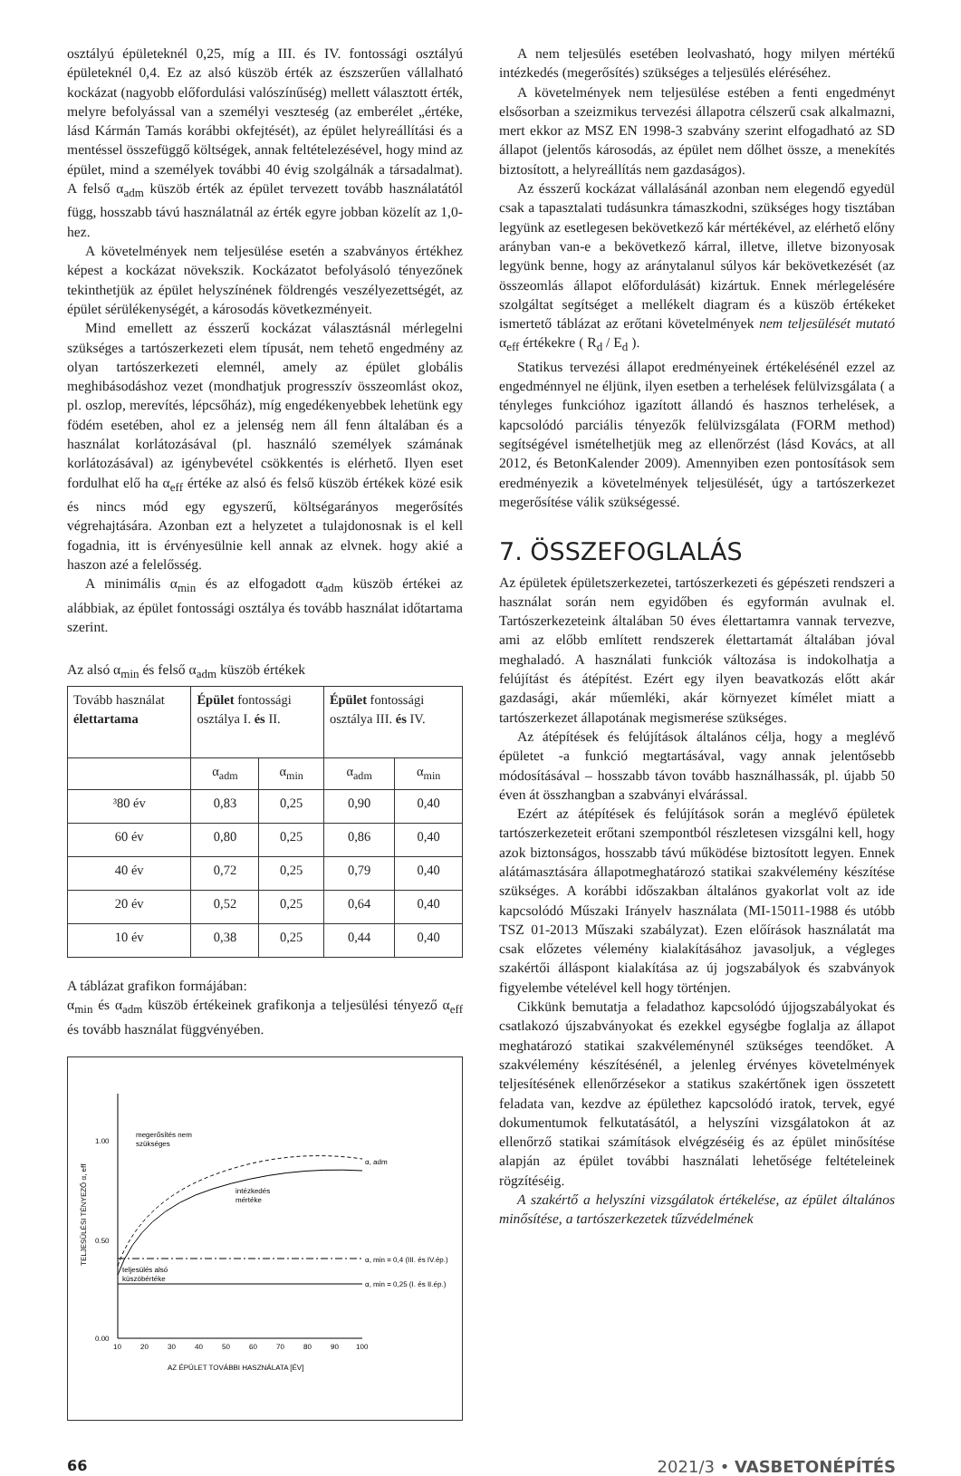osztályú épületeknél 0,25, míg a III. és IV. fontossági osztályú épületeknél 0,4. Ez az alsó küszöb érték az észszerűen vállalható kockázat (nagyobb előfordulási valószínűség) mellett választott érték, melyre befolyással van a személyi veszteség (az emberélet „értéke, lásd Kármán Tamás korábbi okfejtését), az épület helyreállítási és a mentéssel összefüggő költségek, annak feltételezésével, hogy mind az épület, mind a személyek további 40 évig szolgálnák a társadalmat). A felső α<sub>adm</sub> küszöb érték az épület tervezett tovább használatától függ, hosszabb távú használatnál az érték egyre jobban közelít az 1,0-hez.
A követelmények nem teljesülése esetén a szabványos értékhez képest a kockázat növekszik. Kockázatot befolyásoló tényezőnek tekinthetjük az épület helyszínének földrengés veszélyezettségét, az épület sérülékenységét, a károsodás következményeit.
Mind emellett az ésszerű kockázat választásnál mérlegelni szükséges a tartószerkezeti elem típusát, nem tehető engedmény az olyan tartószerkezeti elemnél, amely az épület globális meghibásodáshoz vezet (mondhatjuk progresszív összeomlást okoz, pl. oszlop, merevítés, lépcsőház), míg engedékenyebbek lehetünk egy födém esetében, ahol ez a jelenség nem áll fenn általában és a használat korlátozásával (pl. használó személyek számának korlátozásával) az igénybevétel csökkentés is elérhető. Ilyen eset fordulhat elő ha α<sub>eff</sub> értéke az alsó és felső küszöb értékek közé esik és nincs mód egy egyszerű, költségarányos megerősítés végrehajtására. Azonban ezt a helyzetet a tulajdonosnak is el kell fogadnia, itt is érvényesülnie kell annak az elvnek. hogy akié a haszon azé a felelősség.
A minimális α<sub>min</sub> és az elfogadott α<sub>adm</sub> küszöb értékei az alábbiak, az épület fontossági osztálya és tovább használat időtartama szerint.
Az alsó α<sub>min</sub> és felső α<sub>adm</sub> küszöb értékek
| Tovább használat élettartama | Épület fontossági osztálya I. és II. | | Épület fontossági osztálya III. és IV. | |
| --- | --- | --- | --- | --- |
| | α<sub>adm</sub> | α<sub>min</sub> | α<sub>adm</sub> | α<sub>min</sub> |
| ³80 év | 0,83 | 0,25 | 0,90 | 0,40 |
| 60 év | 0,80 | 0,25 | 0,86 | 0,40 |
| 40 év | 0,72 | 0,25 | 0,79 | 0,40 |
| 20 év | 0,52 | 0,25 | 0,64 | 0,40 |
| 10 év | 0,38 | 0,25 | 0,44 | 0,40 |
A táblázat grafikon formájában:
α<sub>min</sub> és α<sub>adm</sub> küszöb értékeinek grafikonja a teljesülési tényező α<sub>eff</sub> és tovább használat függvényében.
1.00
0.50
0.00
10
20
30
40
50
60
70
80
90
100
AZ ÉPÜLET TOVÁBBI HASZNÁLATA [ÉV]
TELJESÜLÉSI TÉNYEZŐ α, eff
megerősítés nem
szükséges
intézkedés
mértéke
teljesülés alsó
küszöbértéke
α, adm
α, min = 0,4 (III. és IV.ép.)
α, min = 0,25 (I. és II.ép.)
A nem teljesülés esetében leolvasható, hogy milyen mértékű intézkedés (megerősítés) szükséges a teljesülés eléréséhez.
A követelmények nem teljesülése estében a fenti engedményt elsősorban a szeizmikus tervezési állapotra célszerű csak alkalmazni, mert ekkor az MSZ EN 1998-3 szabvány szerint elfogadható az SD állapot (jelentős károsodás, az épület nem dőlhet össze, a menekítés biztosított, a helyreállítás nem gazdaságos).
Az ésszerű kockázat vállalásánál azonban nem elegendő egyedül csak a tapasztalati tudásunkra támaszkodni, szükséges hogy tisztában legyünk az esetlegesen bekövetkező kár mértékével, az elérhető előny arányban van-e a bekövetkező kárral, illetve, illetve bizonyosak legyünk benne, hogy az aránytalanul súlyos kár bekövetkezését (az összeomlás állapot előfordulását) kizártuk. Ennek mérlegelésére szolgáltat segítséget a mellékelt diagram és a küszöb értékeket ismertető táblázat az erőtani követelmények nem teljesülését mutató α<sub>eff</sub> értékekre ( R<sub>d</sub> / E<sub>d</sub> ).
Statikus tervezési állapot eredményeinek értékelésénél ezzel az engedménnyel ne éljünk, ilyen esetben a terhelések felülvizsgálata ( a tényleges funkcióhoz igazított állandó és hasznos terhelések, a kapcsolódó parciális tényezők felülvizsgálata (FORM method) segítségével ismételhetjük meg az ellenőrzést (lásd Kovács, at all 2012, és BetonKalender 2009). Amennyiben ezen pontosítások sem eredményezik a követelmények teljesülését, úgy a tartószerkezet megerősítése válik szükségessé.
7. ÖSSZEFOGLALÁS
Az épületek épületszerkezetei, tartószerkezeti és gépészeti rendszeri a használat során nem egyidőben és egyformán avulnak el. Tartószerkezeteink általában 50 éves élettartamra vannak tervezve, ami az előbb említett rendszerek élettartamát általában jóval meghaladó. A használati funkciók változása is indokolhatja a felújítást és átépítést. Ezért egy ilyen beavatkozás előtt akár gazdasági, akár műemléki, akár környezet kímélet miatt a tartószerkezet állapotának megismerése szükséges.
Az átépítések és felújítások általános célja, hogy a meglévő épületet -a funkció megtartásával, vagy annak jelentősebb módosításával – hosszabb távon tovább használhassák, pl. újabb 50 éven át összhangban a szabványi elvárással.
Ezért az átépítések és felújítások során a meglévő épületek tartószerkezeteit erőtani szempontból részletesen vizsgálni kell, hogy azok biztonságos, hosszabb távú működése biztosított legyen. Ennek alátámasztására állapotmeghatározó statikai szakvélemény készítése szükséges. A korábbi időszakban általános gyakorlat volt az ide kapcsolódó Műszaki Irányelv használata (MI-15011-1988 és utóbb TSZ 01-2013 Műszaki szabályzat). Ezen előírások használatát ma csak előzetes vélemény kialakításához javasoljuk, a végleges szakértői álláspont kialakítása az új jogszabályok és szabványok figyelembe vételével kell hogy történjen.
Cikkünk bemutatja a feladathoz kapcsolódó újjogszabályokat és csatlakozó újszabványokat és ezekkel egységbe foglalja az állapot meghatározó statikai szakvéleménynél szükséges teendőket. A szakvélemény készítésénél, a jelenleg érvényes követelmények teljesítésének ellenőrzésekor a statikus szakértőnek igen összetett feladata van, kezdve az épülethez kapcsolódó iratok, tervek, egyé dokumentumok felkutatásától, a helyszíni vizsgálatokon át az ellenőrző statikai számítások elvégzéséig és az épület minősítése alapján az épület további használati lehetősége feltételeinek rögzítéséig.
A szakértő a helyszíni vizsgálatok értékelése, az épület általános minősítése, a tartószerkezetek tűzvédelmének
66 2021/3 • VASBETONÉPÍTÉS